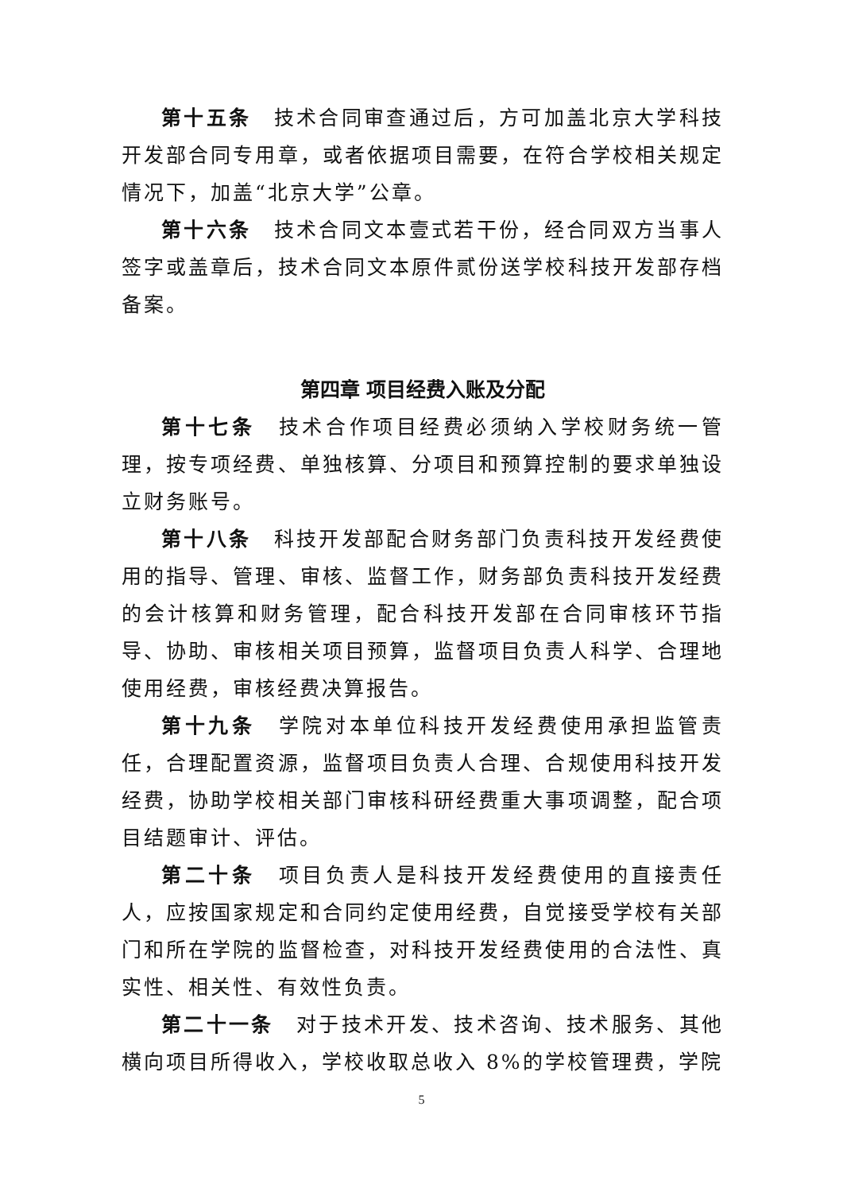第十五条　技术合同审查通过后，方可加盖北京大学科技开发部合同专用章，或者依据项目需要，在符合学校相关规定情况下，加盖“北京大学”公章。
第十六条　技术合同文本壹式若干份，经合同双方当事人签字或盖章后，技术合同文本原件贰份送学校科技开发部存档备案。
第四章 项目经费入账及分配
第十七条　技术合作项目经费必须纳入学校财务统一管理，按专项经费、单独核算、分项目和预算控制的要求单独设立财务账号。
第十八条　科技开发部配合财务部门负责科技开发经费使用的指导、管理、审核、监督工作，财务部负责科技开发经费的会计核算和财务管理，配合科技开发部在合同审核环节指导、协助、审核相关项目预算，监督项目负责人科学、合理地使用经费，审核经费决算报告。
第十九条　学院对本单位科技开发经费使用承担监管责任，合理配置资源，监督项目负责人合理、合规使用科技开发经费，协助学校相关部门审核科研经费重大事项调整，配合项目结题审计、评估。
第二十条　项目负责人是科技开发经费使用的直接责任人，应按国家规定和合同约定使用经费，自觉接受学校有关部门和所在学院的监督检查，对科技开发经费使用的合法性、真实性、相关性、有效性负责。
第二十一条　对于技术开发、技术咨询、技术服务、其他横向项目所得收入，学校收取总收入 8%的学校管理费，学院
5